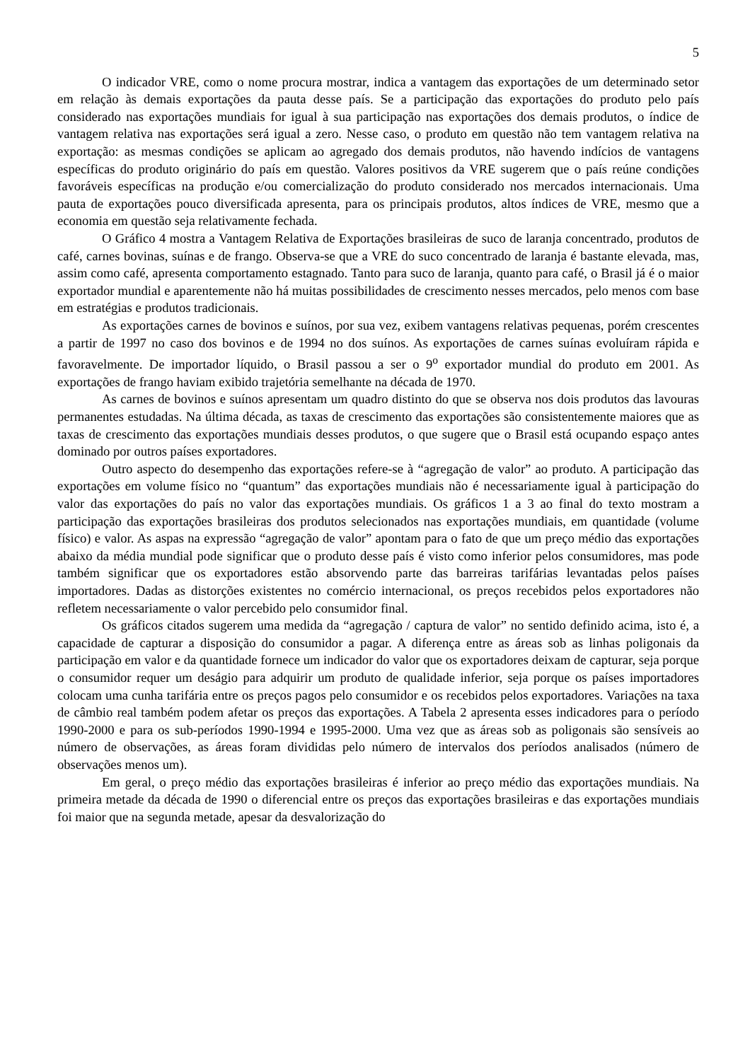5
O indicador VRE, como o nome procura mostrar, indica a vantagem das exportações de um determinado setor em relação às demais exportações da pauta desse país. Se a participação das exportações do produto pelo país considerado nas exportações mundiais for igual à sua participação nas exportações dos demais produtos, o índice de vantagem relativa nas exportações será igual a zero. Nesse caso, o produto em questão não tem vantagem relativa na exportação: as mesmas condições se aplicam ao agregado dos demais produtos, não havendo indícios de vantagens específicas do produto originário do país em questão. Valores positivos da VRE sugerem que o país reúne condições favoráveis específicas na produção e/ou comercialização do produto considerado nos mercados internacionais. Uma pauta de exportações pouco diversificada apresenta, para os principais produtos, altos índices de VRE, mesmo que a economia em questão seja relativamente fechada.
O Gráfico 4 mostra a Vantagem Relativa de Exportações brasileiras de suco de laranja concentrado, produtos de café, carnes bovinas, suínas e de frango. Observa-se que a VRE do suco concentrado de laranja é bastante elevada, mas, assim como café, apresenta comportamento estagnado. Tanto para suco de laranja, quanto para café, o Brasil já é o maior exportador mundial e aparentemente não há muitas possibilidades de crescimento nesses mercados, pelo menos com base em estratégias e produtos tradicionais.
As exportações carnes de bovinos e suínos, por sua vez, exibem vantagens relativas pequenas, porém crescentes a partir de 1997 no caso dos bovinos e de 1994 no dos suínos. As exportações de carnes suínas evoluíram rápida e favoravelmente. De importador líquido, o Brasil passou a ser o 9<sup>o</sup> exportador mundial do produto em 2001. As exportações de frango haviam exibido trajetória semelhante na década de 1970.
As carnes de bovinos e suínos apresentam um quadro distinto do que se observa nos dois produtos das lavouras permanentes estudadas. Na última década, as taxas de crescimento das exportações são consistentemente maiores que as taxas de crescimento das exportações mundiais desses produtos, o que sugere que o Brasil está ocupando espaço antes dominado por outros países exportadores.
Outro aspecto do desempenho das exportações refere-se à “agregação de valor” ao produto. A participação das exportações em volume físico no “quantum” das exportações mundiais não é necessariamente igual à participação do valor das exportações do país no valor das exportações mundiais. Os gráficos 1 a 3 ao final do texto mostram a participação das exportações brasileiras dos produtos selecionados nas exportações mundiais, em quantidade (volume físico) e valor. As aspas na expressão “agregação de valor” apontam para o fato de que um preço médio das exportações abaixo da média mundial pode significar que o produto desse país é visto como inferior pelos consumidores, mas pode também significar que os exportadores estão absorvendo parte das barreiras tarifárias levantadas pelos países importadores. Dadas as distorções existentes no comércio internacional, os preços recebidos pelos exportadores não refletem necessariamente o valor percebido pelo consumidor final.
Os gráficos citados sugerem uma medida da “agregação / captura de valor” no sentido definido acima, isto é, a capacidade de capturar a disposição do consumidor a pagar. A diferença entre as áreas sob as linhas poligonais da participação em valor e da quantidade fornece um indicador do valor que os exportadores deixam de capturar, seja porque o consumidor requer um deságio para adquirir um produto de qualidade inferior, seja porque os países importadores colocam uma cunha tarifária entre os preços pagos pelo consumidor e os recebidos pelos exportadores. Variações na taxa de câmbio real também podem afetar os preços das exportações. A Tabela 2 apresenta esses indicadores para o período 1990-2000 e para os sub-períodos 1990-1994 e 1995-2000. Uma vez que as áreas sob as poligonais são sensíveis ao número de observações, as áreas foram divididas pelo número de intervalos dos períodos analisados (número de observações menos um).
Em geral, o preço médio das exportações brasileiras é inferior ao preço médio das exportações mundiais. Na primeira metade da década de 1990 o diferencial entre os preços das exportações brasileiras e das exportações mundiais foi maior que na segunda metade, apesar da desvalorização do